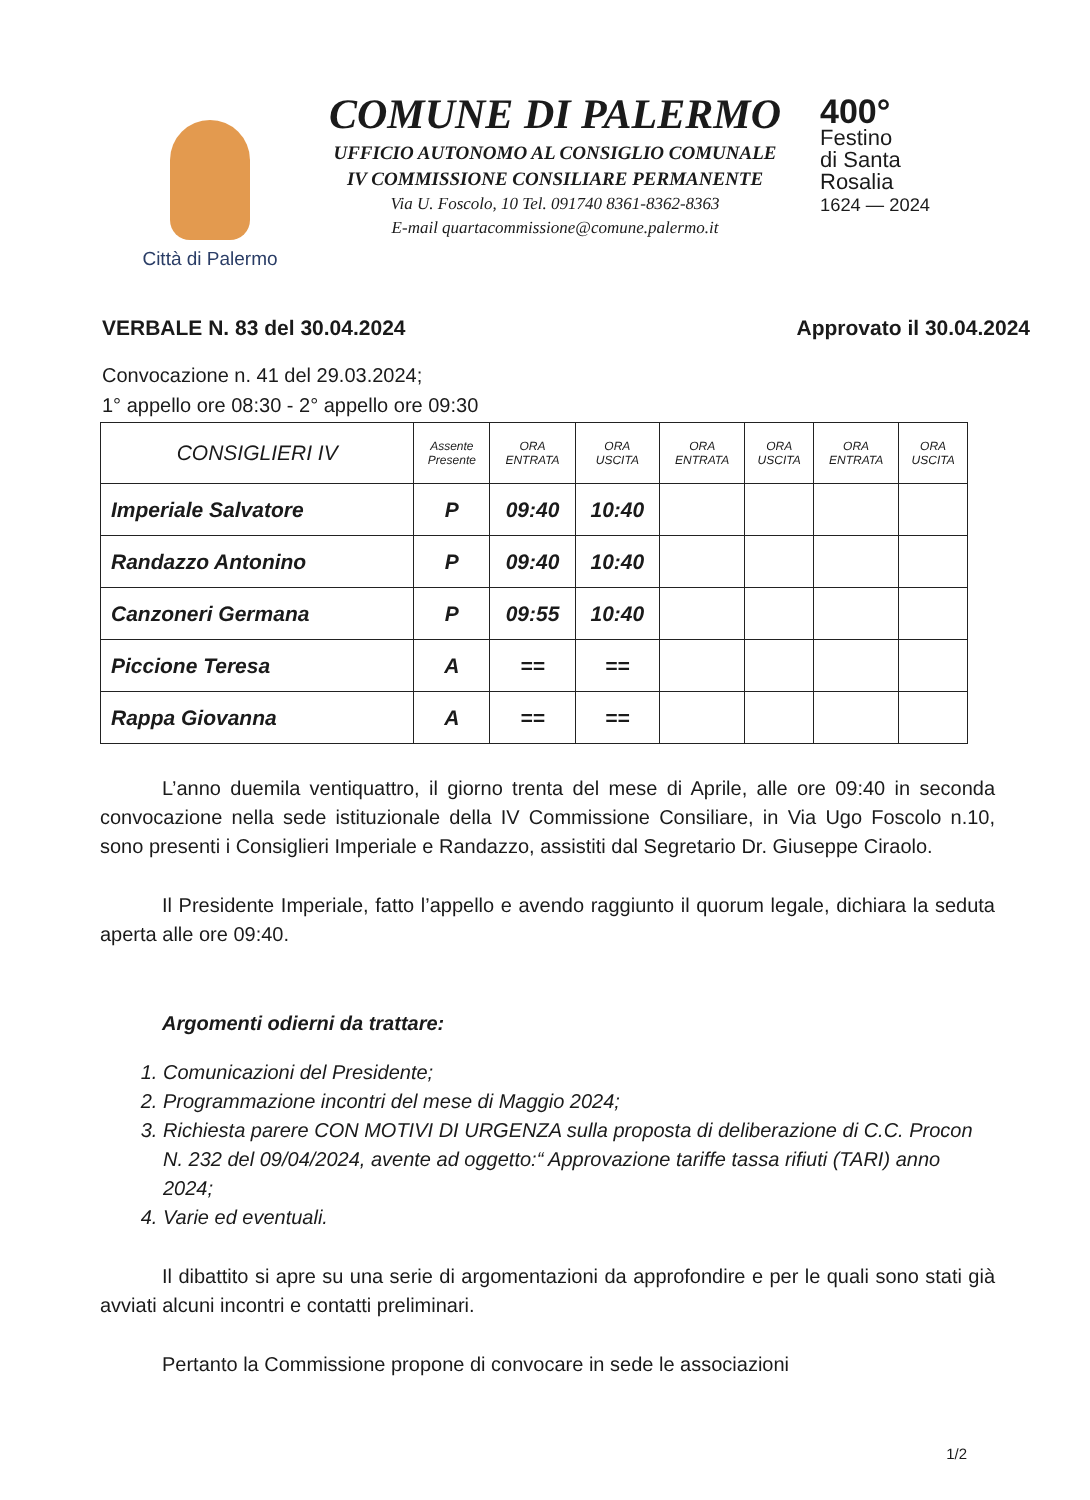Città di Palermo
COMUNE DI PALERMO
UFFICIO AUTONOMO AL CONSIGLIO COMUNALE
IV COMMISSIONE CONSILIARE PERMANENTE
Via U. Foscolo, 10 Tel. 091740 8361-8362-8363
E-mail quartacommissione@comune.palermo.it
400°
Festino
di Santa
Rosalia
1624 — 2024
VERBALE N. 83 del 30.04.2024 Approvato il 30.04.2024
Convocazione n. 41 del 29.03.2024;
1° appello ore 08:30 - 2° appello ore 09:30
| CONSIGLIERI IV | Assente Presente | ORA ENTRATA | ORA USCITA | ORA ENTRATA | ORA USCITA | ORA ENTRATA | ORA USCITA |
| --- | --- | --- | --- | --- | --- | --- | --- |
| Imperiale Salvatore | P | 09:40 | 10:40 | | | | |
| Randazzo Antonino | P | 09:40 | 10:40 | | | | |
| Canzoneri Germana | P | 09:55 | 10:40 | | | | |
| Piccione Teresa | A | == | == | | | | |
| Rappa Giovanna | A | == | == | | | | |
L’anno duemila ventiquattro, il giorno trenta del mese di Aprile, alle ore 09:40 in seconda convocazione nella sede istituzionale della IV Commissione Consiliare, in Via Ugo Foscolo n.10, sono presenti i Consiglieri Imperiale e Randazzo, assistiti dal Segretario Dr. Giuseppe Ciraolo.
Il Presidente Imperiale, fatto l’appello e avendo raggiunto il quorum legale, dichiara la seduta aperta alle ore 09:40.
Argomenti odierni da trattare:
1. Comunicazioni del Presidente;
2. Programmazione incontri del mese di Maggio 2024;
3. Richiesta parere CON MOTIVI DI URGENZA sulla proposta di deliberazione di C.C. Procon N. 232 del 09/04/2024, avente ad oggetto:“ Approvazione tariffe tassa rifiuti (TARI) anno 2024;
4. Varie ed eventuali.
Il dibattito si apre su una serie di argomentazioni da approfondire e per le quali sono stati già avviati alcuni incontri e contatti preliminari.
Pertanto la Commissione propone di convocare in sede le associazioni
1/2